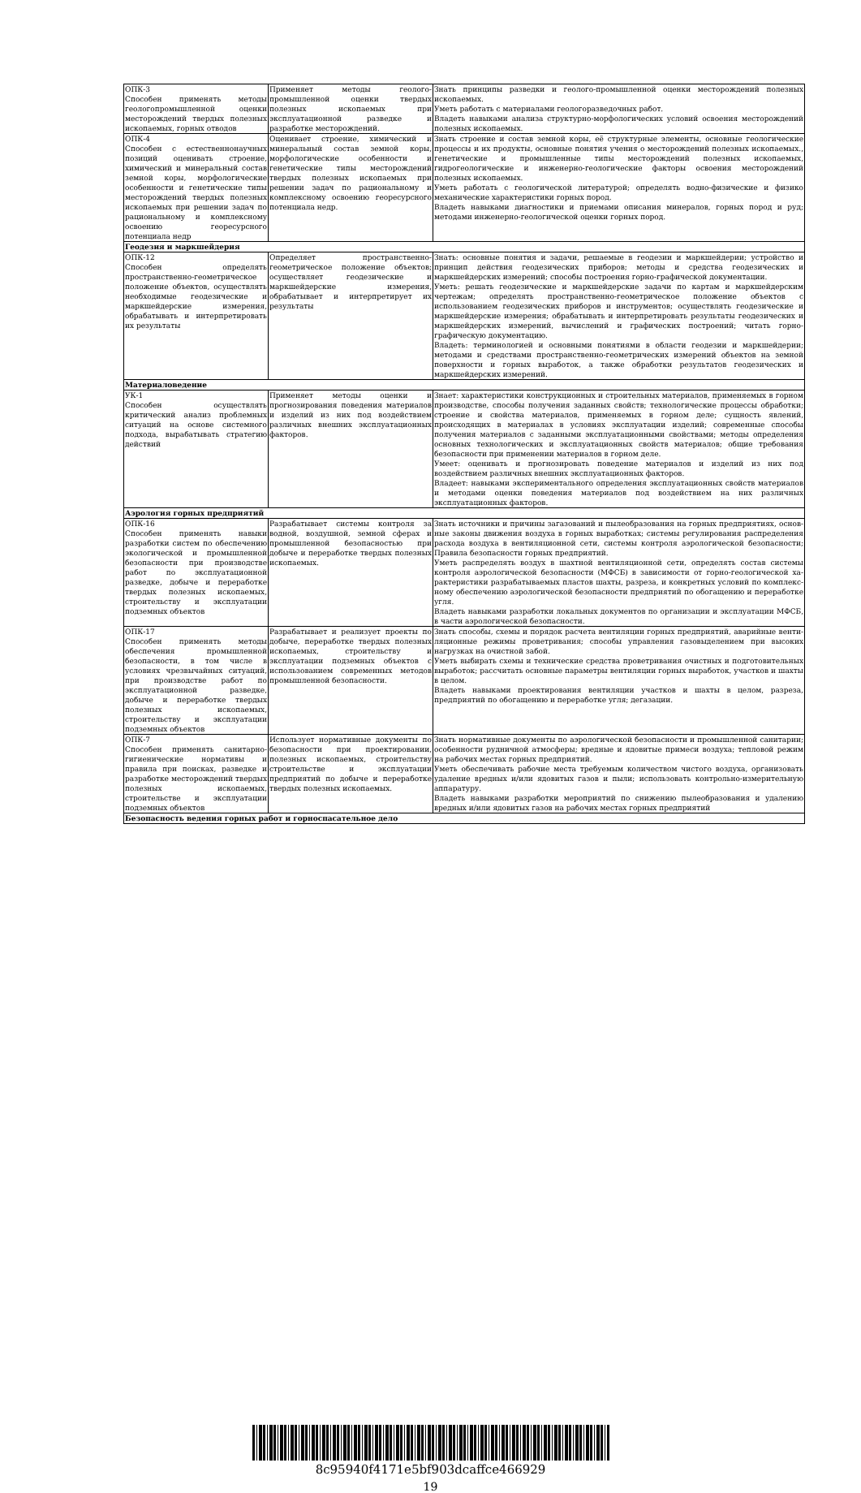| ОПК-3 Способен применять методы геологопромышленной оценки месторождений твердых полезных ископаемых, горных отводов | Применяет методы геолого-промышленной оценки твердых полезных ископаемых при эксплуатационной разведке и разработке месторождений. | Знать принципы разведки и геолого-промышленной оценки месторождений полезных ископаемых. Уметь работать с материалами геологоразведочных работ. Владеть навыками анализа структурно-морфологических условий освоения месторождений полезных ископаемых. |
| ОПК-4 Способен с естественнонаучных позиций оценивать строение, химический и минеральный состав земной коры, морфологические особенности и генетические типы месторождений твердых полезных ископаемых при решении задач по рациональному и комплексному освоению георесурсного потенциала недр | Оценивает строение, химический и минеральный состав земной коры, морфологические особенности и генетические типы месторождений твердых полезных ископаемых при решении задач по рациональному и комплексному освоению георесурсного потенциала недр. | Знать строение и состав земной коры, её структурные элементы, основные геологические процессы и их продукты, основные понятия учения о месторождений полезных ископаемых., генетические и промышленные типы месторождений полезных ископаемых, гидрогеологические и инженерно-геологические факторы освоения месторождений полезных ископаемых. Уметь работать с геологической литературой; определять водно-физические и физико механические характеристики горных пород. Владеть навыками диагностики и приемами описания минералов, горных пород и руд; методами инженерно-геологической оценки горных пород. |
| Геодезия и маркшейдерия | | |
| ОПК-12 Способен определять пространственно-геометрическое положение объектов, осуществлять необходимые геодезические и маркшейдерские измерения, обрабатывать и интерпретировать их результаты | Определяет пространственно-геометрическое положение объектов; осуществляет геодезические и маркшейдерские измерения, обрабатывает и интерпретирует их результаты | Знать: основные понятия и задачи, решаемые в геодезии и маркшейдерии; устройство и принцип действия геодезических приборов; методы и средства геодезических и маркшейдерских измерений; способы построения горно-графической документации. Уметь: решать геодезические и маркшейдерские задачи по картам и маркшейдерским чертежам; определять пространственно-геометрическое положение объектов с использованием геодезических приборов и инструментов; осуществлять геодезические и маркшейдерские измерения; обрабатывать и интерпретировать результаты геодезических и маркшейдерских измерений, вычислений и графических построений; читать горно-графическую документацию. Владеть: терминологией и основными понятиями в области геодезии и маркшейдерии; методами и средствами пространственно-геометрических измерений объектов на земной поверхности и горных выработок, а также обработки результатов геодезических и маркшейдерских измерений. |
| Материаловедение | | |
| УК-1 Способен осуществлять критический анализ проблемных ситуаций на основе системного подхода, вырабатывать стратегию действий | Применяет методы оценки и прогнозирования поведения материалов и изделий из них под воздействием различных внешних эксплуатационных факторов. | Знает: характеристики конструкционных и строительных материалов, применяемых в горном производстве, способы получения заданных свойств; технологические процессы обработки; строение и свойства материалов, применяемых в горном деле; сущность явлений, происходящих в материалах в условиях эксплуатации изделий; современные способы получения материалов с заданными эксплуатационными свойствами; методы определения основных технологических и эксплуатационных свойств материалов; общие требования безопасности при применении материалов в горном деле. Умеет: оценивать и прогнозировать поведение материалов и изделий из них под воздействием различных внешних эксплуатационных факторов. Владеет: навыками экспериментального определения эксплуатационных свойств материалов и методами оценки поведения материалов под воздействием на них различных эксплуатационных факторов. |
| Аэрология горных предприятий | | |
| ОПК-16 Способен применять навыки разработки систем по обеспечению экологической и промышленной безопасности при производстве работ по эксплуатационной разведке, добыче и переработке твердых полезных ископаемых, строительству и эксплуатации подземных объектов | Разрабатывает системы контроля за водной, воздушной, земной сферах и промышленной безопасностью при добыче и переработке твердых полезных ископаемых. | Знать источники и причины загазований и пылеобразования на горных предприятиях, основ-ные законы движения воздуха в горных выработках; системы регулирования распределения расхода воздуха в вентиляционной сети, системы контроля аэрологической безопасности; Правила безопасности горных предприятий. Уметь распределять воздух в шахтной вентиляционной сети, определять состав системы контроля аэрологической безопасности (МФСБ) в зависимости от горно-геологической ха-рактеристики разрабатываемых пластов шахты, разреза, и конкретных условий по комплекс-ному обеспечению аэрологической безопасности предприятий по обогащению и переработке угля. Владеть навыками разработки локальных документов по организации и эксплуатации МФСБ, в части аэрологической безопасности. |
| ОПК-17 Способен применять методы обеспечения промышленной безопасности, в том числе в условиях чрезвычайных ситуаций, при производстве работ по эксплуатационной разведке, добыче и переработке твердых полезных ископаемых, строительству и эксплуатации подземных объектов | Разрабатывает и реализует проекты по добыче, переработке твердых полезных ископаемых, строительству и эксплуатации подземных объектов с использованием современных методов промышленной безопасности. | Знать способы, схемы и порядок расчета вентиляции горных предприятий, аварийные венти-ляционные режимы проветривания; способы управления газовыделением при высоких нагрузках на очистной забой. Уметь выбирать схемы и технические средства проветривания очистных и подготовительных выработок; рассчитать основные параметры вентиляции горных выработок, участков и шахты в целом. Владеть навыками проектирования вентиляции участков и шахты в целом, разреза, предприятий по обогащению и переработке угля; дегазации. |
| ОПК-7 Способен применять санитарно-гигиенические нормативы и правила при поисках, разведке и разработке месторождений твердых полезных ископаемых, строительстве и эксплуатации подземных объектов | Использует нормативные документы по безопасности при проектировании, полезных ископаемых, строительству строительстве и эксплуатации предприятий по добыче и переработке твердых полезных ископаемых. | Знать нормативные документы по аэрологической безопасности и промышленной санитарии; особенности рудничной атмосферы; вредные и ядовитые примеси воздуха; тепловой режим на рабочих местах горных предприятий. Уметь обеспечивать рабочие места требуемым количеством чистого воздуха, организовать удаление вредных и/или ядовитых газов и пыли; использовать контрольно-измерительную аппаратуру. Владеть навыками разработки мероприятий по снижению пылеобразования и удалению вредных и/или ядовитых газов на рабочих местах горных предприятий |
| Безопасность ведения горных работ и горноспасательное дело | | |
8c95940f4171e5bf903dcaffce466929
19